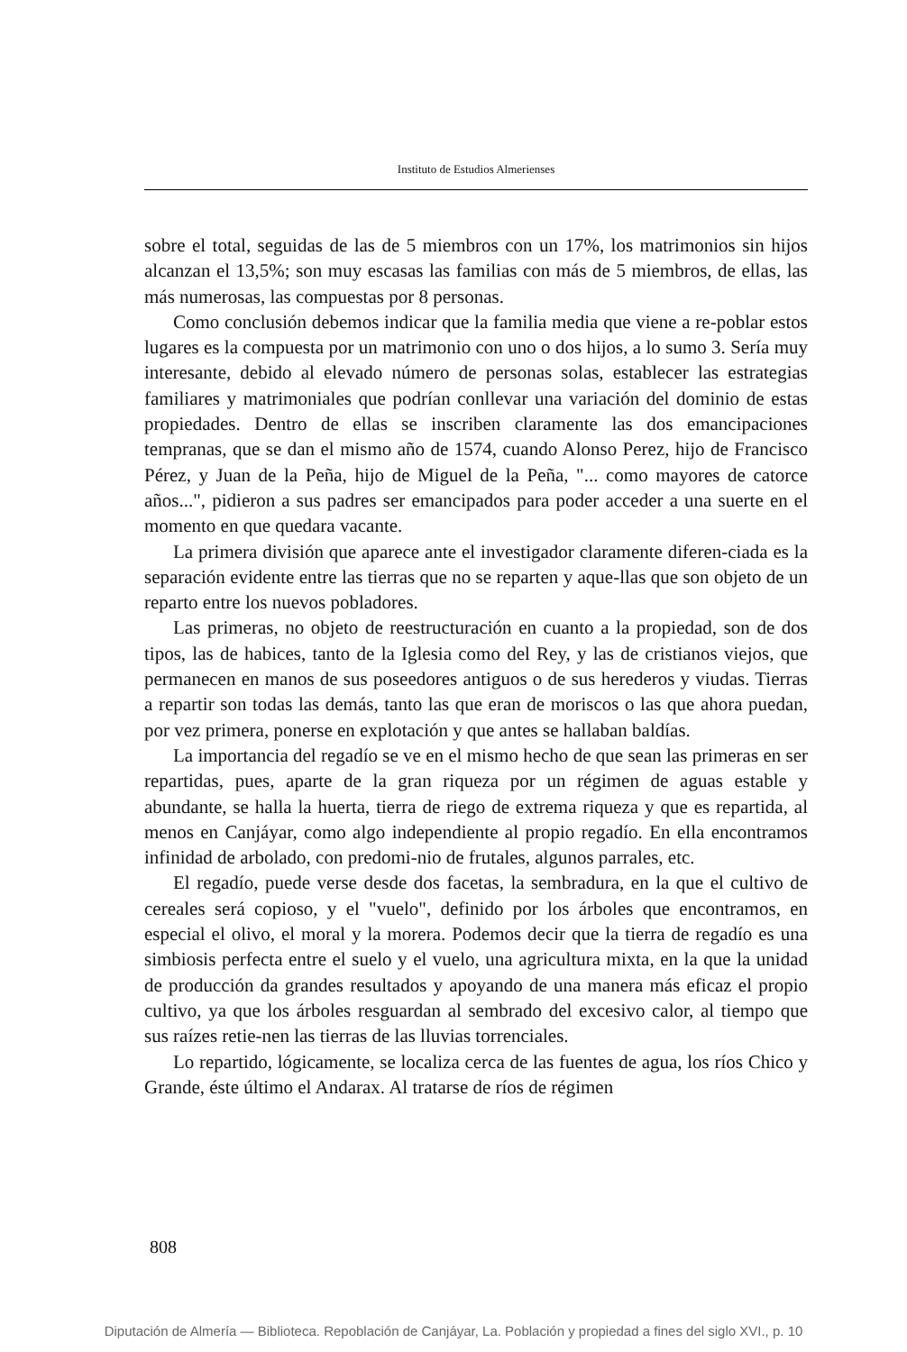Instituto de Estudios Almerienses
sobre el total, seguidas de las de 5 miembros con un 17%, los matrimonios sin hijos alcanzan el 13,5%; son muy escasas las familias con más de 5 miembros, de ellas, las más numerosas, las compuestas por 8 personas.
Como conclusión debemos indicar que la familia media que viene a re-poblar estos lugares es la compuesta por un matrimonio con uno o dos hijos, a lo sumo 3. Sería muy interesante, debido al elevado número de personas solas, establecer las estrategias familiares y matrimoniales que podrían conllevar una variación del dominio de estas propiedades. Dentro de ellas se inscriben claramente las dos emancipaciones tempranas, que se dan el mismo año de 1574, cuando Alonso Perez, hijo de Francisco Pérez, y Juan de la Peña, hijo de Miguel de la Peña, "... como mayores de catorce años...", pidieron a sus padres ser emancipados para poder acceder a una suerte en el momento en que quedara vacante.
La primera división que aparece ante el investigador claramente diferen-ciada es la separación evidente entre las tierras que no se reparten y aque-llas que son objeto de un reparto entre los nuevos pobladores.
Las primeras, no objeto de reestructuración en cuanto a la propiedad, son de dos tipos, las de habices, tanto de la Iglesia como del Rey, y las de cristianos viejos, que permanecen en manos de sus poseedores antiguos o de sus herederos y viudas. Tierras a repartir son todas las demás, tanto las que eran de moriscos o las que ahora puedan, por vez primera, ponerse en explotación y que antes se hallaban baldías.
La importancia del regadío se ve en el mismo hecho de que sean las primeras en ser repartidas, pues, aparte de la gran riqueza por un régimen de aguas estable y abundante, se halla la huerta, tierra de riego de extrema riqueza y que es repartida, al menos en Canjáyar, como algo independiente al propio regadío. En ella encontramos infinidad de arbolado, con predomi-nio de frutales, algunos parrales, etc.
El regadío, puede verse desde dos facetas, la sembradura, en la que el cultivo de cereales será copioso, y el "vuelo", definido por los árboles que encontramos, en especial el olivo, el moral y la morera. Podemos decir que la tierra de regadío es una simbiosis perfecta entre el suelo y el vuelo, una agricultura mixta, en la que la unidad de producción da grandes resultados y apoyando de una manera más eficaz el propio cultivo, ya que los árboles resguardan al sembrado del excesivo calor, al tiempo que sus raízes retie-nen las tierras de las lluvias torrenciales.
Lo repartido, lógicamente, se localiza cerca de las fuentes de agua, los ríos Chico y Grande, éste último el Andarax. Al tratarse de ríos de régimen
808
Diputación de Almería — Biblioteca. Repoblación de Canjáyar, La. Población y propiedad a fines del siglo XVI., p. 10